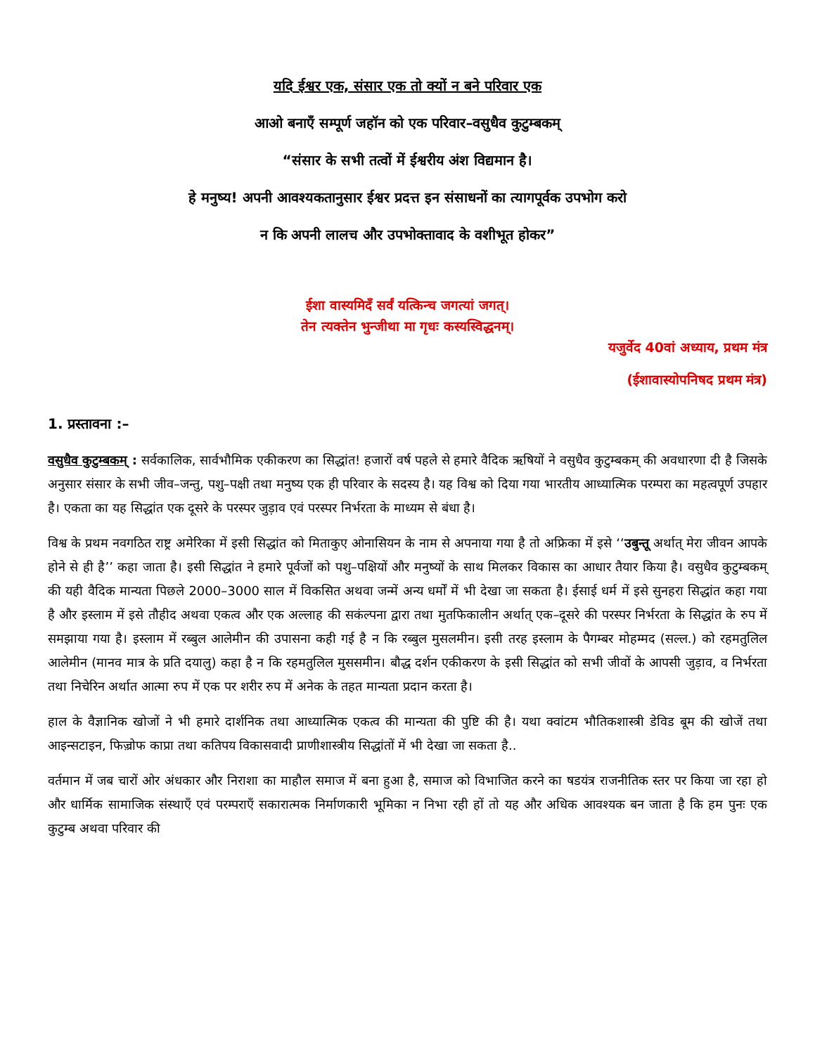यदि ईश्वर एक, संसार एक तो क्यों न बने परिवार एक
आओ बनाएँ सम्पूर्ण जहॉन को एक परिवार–वसुधैव कुटुम्बकम्
“संसार के सभी तत्वों में ईश्वरीय अंश विद्यमान है।
हे मनुष्य! अपनी आवश्यकतानुसार ईश्वर प्रदत्त इन संसाधनों का त्यागपूर्वक उपभोग करो
न कि अपनी लालच और उपभोक्तावाद के वशीभूत होकर”
ईशा वास्यमिदँ सर्वं यत्किन्च जगत्यां जगत्।
तेन त्यक्तेन भुन्जीथा मा गृधः कस्यस्विद्धनम्।
यजुर्वेद 40वां अध्याय, प्रथम मंत्र
(ईशावास्योपनिषद प्रथम मंत्र)
1. प्रस्तावना :–
वसुधैव कुटुम्बकम् : सर्वकालिक, सार्वभौमिक एकीकरण का सिद्धांत! हजारों वर्ष पहले से हमारे वैदिक ऋषियों ने वसुधैव कुटुम्बकम् की अवधारणा दी है जिसके अनुसार संसार के सभी जीव–जन्तु, पशु–पक्षी तथा मनुष्य एक ही परिवार के सदस्य है। यह विश्व को दिया गया भारतीय आध्यात्मिक परम्परा का महत्वपूर्ण उपहार है। एकता का यह सिद्धांत एक दूसरे के परस्पर जुड़ाव एवं परस्पर निर्भरता के माध्यम से बंधा है।
विश्व के प्रथम नवगठित राष्ट्र अमेरिका में इसी सिद्धांत को मिताकुए ओनासियन के नाम से अपनाया गया है तो अफ्रिका में इसे ‘‘उबुन्तू अर्थात् मेरा जीवन आपके होने से ही है’’ कहा जाता है। इसी सिद्धांत ने हमारे पूर्वजों को पशु–पक्षियों और मनुष्यों के साथ मिलकर विकास का आधार तैयार किया है। वसुधैव कुटुम्बकम् की यही वैदिक मान्यता पिछले 2000–3000 साल में विकसित अथवा जन्में अन्य धर्मों में भी देखा जा सकता है। ईसाई धर्म में इसे सुनहरा सिद्धांत कहा गया है और इस्लाम में इसे तौहीद अथवा एकत्व और एक अल्लाह की सकंल्पना द्वारा तथा मुतफिकालीन अर्थात् एक–दूसरे की परस्पर निर्भरता के सिद्धांत के रुप में समझाया गया है। इस्लाम में रब्बुल आलेमीन की उपासना कही गई है न कि रब्बुल मुसलमीन। इसी तरह इस्लाम के पैगम्बर मोहम्मद (सल्ल.) को रहमतुलिल आलेमीन (मानव मात्र के प्रति दयालु) कहा है न कि रहमतुलिल मुससमीन। बौद्ध दर्शन एकीकरण के इसी सिद्धांत को सभी जीवों के आपसी जुड़ाव, व निर्भरता तथा निचेरिन अर्थात आत्मा रुप में एक पर शरीर रुप में अनेक के तहत मान्यता प्रदान करता है।
हाल के वैज्ञानिक खोजों ने भी हमारे दार्शनिक तथा आध्यात्मिक एकत्व की मान्यता की पुष्टि की है। यथा क्वांटम भौतिकशास्त्री डेविड बूम की खोजें तथा आइन्सटाइन, फिज़्रोफ काप्रा तथा कतिपय विकासवादी प्राणीशास्त्रीय सिद्धांतों में भी देखा जा सकता है..
वर्तमान में जब चारों ओर अंधकार और निराशा का माहौल समाज में बना हुआ है, समाज को विभाजित करने का षडयंत्र राजनीतिक स्तर पर किया जा रहा हो और धार्मिक सामाजिक संस्थाएँ एवं परम्पराएँ सकारात्मक निर्माणकारी भूमिका न निभा रही हों तो यह और अधिक आवश्यक बन जाता है कि हम पुनः एक कुटुम्ब अथवा परिवार की